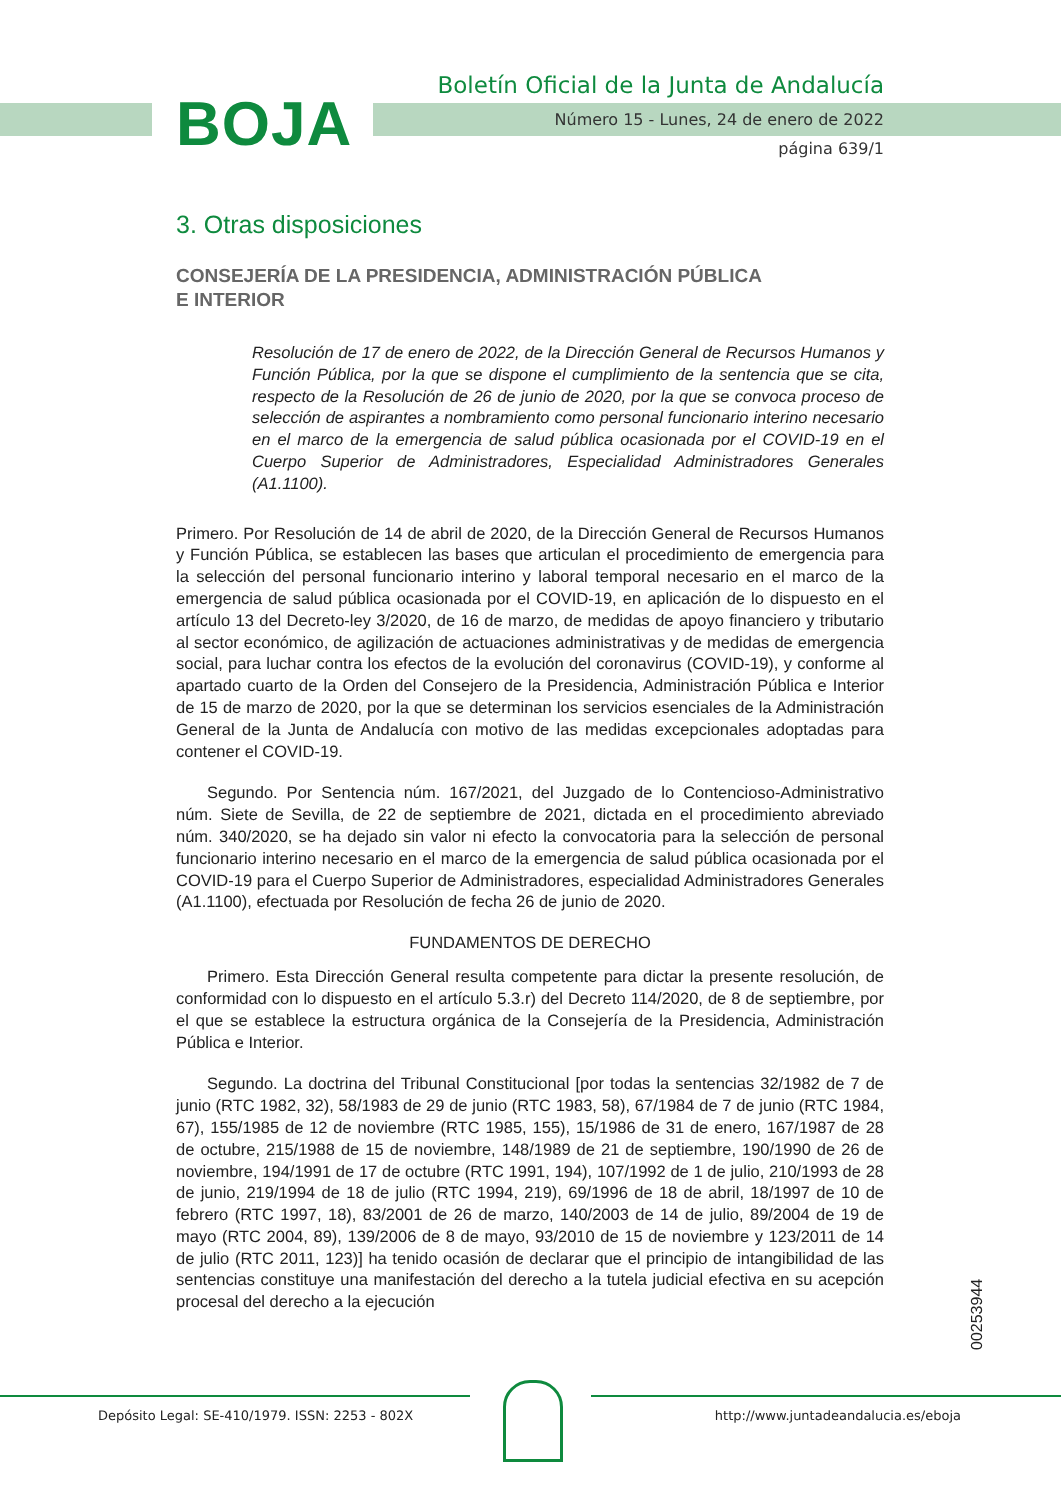BOJA
Boletín Oficial de la Junta de Andalucía
Número 15 - Lunes, 24 de enero de 2022
página 639/1
3. Otras disposiciones
CONSEJERÍA DE LA PRESIDENCIA, ADMINISTRACIÓN PÚBLICA
E INTERIOR
Resolución de 17 de enero de 2022, de la Dirección General de Recursos Humanos y Función Pública, por la que se dispone el cumplimiento de la sentencia que se cita, respecto de la Resolución de 26 de junio de 2020, por la que se convoca proceso de selección de aspirantes a nombramiento como personal funcionario interino necesario en el marco de la emergencia de salud pública ocasionada por el COVID-19 en el Cuerpo Superior de Administradores, Especialidad Administradores Generales (A1.1100).
Primero. Por Resolución de 14 de abril de 2020, de la Dirección General de Recursos Humanos y Función Pública, se establecen las bases que articulan el procedimiento de emergencia para la selección del personal funcionario interino y laboral temporal necesario en el marco de la emergencia de salud pública ocasionada por el COVID-19, en aplicación de lo dispuesto en el artículo 13 del Decreto-ley 3/2020, de 16 de marzo, de medidas de apoyo financiero y tributario al sector económico, de agilización de actuaciones administrativas y de medidas de emergencia social, para luchar contra los efectos de la evolución del coronavirus (COVID-19), y conforme al apartado cuarto de la Orden del Consejero de la Presidencia, Administración Pública e Interior de 15 de marzo de 2020, por la que se determinan los servicios esenciales de la Administración General de la Junta de Andalucía con motivo de las medidas excepcionales adoptadas para contener el COVID-19.
Segundo. Por Sentencia núm. 167/2021, del Juzgado de lo Contencioso-Administrativo núm. Siete de Sevilla, de 22 de septiembre de 2021, dictada en el procedimiento abreviado núm. 340/2020, se ha dejado sin valor ni efecto la convocatoria para la selección de personal funcionario interino necesario en el marco de la emergencia de salud pública ocasionada por el COVID-19 para el Cuerpo Superior de Administradores, especialidad Administradores Generales (A1.1100), efectuada por Resolución de fecha 26 de junio de 2020.
FUNDAMENTOS DE DERECHO
Primero. Esta Dirección General resulta competente para dictar la presente resolución, de conformidad con lo dispuesto en el artículo 5.3.r) del Decreto 114/2020, de 8 de septiembre, por el que se establece la estructura orgánica de la Consejería de la Presidencia, Administración Pública e Interior.
Segundo. La doctrina del Tribunal Constitucional [por todas la sentencias 32/1982 de 7 de junio (RTC 1982, 32), 58/1983 de 29 de junio (RTC 1983, 58), 67/1984 de 7 de junio (RTC 1984, 67), 155/1985 de 12 de noviembre (RTC 1985, 155), 15/1986 de 31 de enero, 167/1987 de 28 de octubre, 215/1988 de 15 de noviembre, 148/1989 de 21 de septiembre, 190/1990 de 26 de noviembre, 194/1991 de 17 de octubre (RTC 1991, 194), 107/1992 de 1 de julio, 210/1993 de 28 de junio, 219/1994 de 18 de julio (RTC 1994, 219), 69/1996 de 18 de abril, 18/1997 de 10 de febrero (RTC 1997, 18), 83/2001 de 26 de marzo, 140/2003 de 14 de julio, 89/2004 de 19 de mayo (RTC 2004, 89), 139/2006 de 8 de mayo, 93/2010 de 15 de noviembre y 123/2011 de 14 de julio (RTC 2011, 123)] ha tenido ocasión de declarar que el principio de intangibilidad de las sentencias constituye una manifestación del derecho a la tutela judicial efectiva en su acepción procesal del derecho a la ejecución
00253944
Depósito Legal: SE-410/1979. ISSN: 2253 - 802X http://www.juntadeandalucia.es/eboja